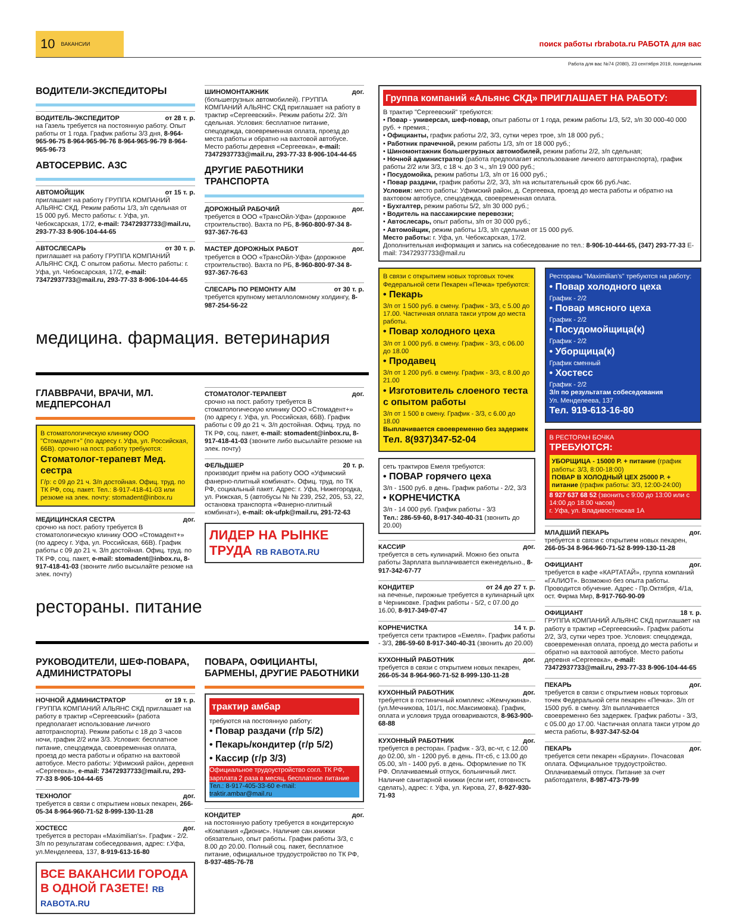10 ВАКАНСИИ
поиск работы rbrabota.ru РАБОТА для вас
Работа для вас №74 (2080), 23 сентября 2019, понедельник
ВОДИТЕЛИ-ЭКСПЕДИТОРЫ
ВОДИТЕЛЬ-ЭКСПЕДИТОР от 28 т. р.
на Газель требуется на постоянную работу. Опыт работы от 1 года. График работы 3/3 дня, 8-964-965-96-75 8-964-965-96-76 8-964-965-96-79 8-964-965-96-73
АВТОСЕРВИС. АЗС
АВТОМОЙЩИК от 15 т. р.
приглашает на работу ГРУППА КОМПАНИЙ АЛЬЯНС СКД. Режим работы 1/3, з/п сдельная от 15 000 руб. Место работы: г. Уфа, ул. Чебоксарская, 17/2, e-mail: 73472937733@mail.ru, 293-77-33 8-906-104-44-65
АВТОСЛЕСАРЬ от 30 т. р.
приглашает на работу ГРУППА КОМПАНИЙ АЛЬЯНС СКД. С опытом работы. Место работы: г. Уфа, ул. Чебоксарская, 17/2, e-mail: 73472937733@mail.ru, 293-77-33 8-906-104-44-65
ШИНОМОНТАЖНИК дог.
(большегрузных автомобилей). ГРУППА КОМПАНИЙ АЛЬЯНС СКД приглашает на работу в трактир «Сергеевский». Режим работы 2/2. З/п сдельная. Условия: бесплатное питание, спецодежда, своевременная оплата, проезд до места работы и обратно на вахтовой автобусе. Место работы деревня «Сергеевка», e-mail: 73472937733@mail.ru, 293-77-33 8-906-104-44-65
ДРУГИЕ РАБОТНИКИ ТРАНСПОРТА
ДОРОЖНЫЙ РАБОЧИЙ дог.
требуется в ООО «ТрансОйл-Уфа» (дорожное строительство). Вахта по РБ, 8-960-800-97-34 8-937-367-76-63
МАСТЕР ДОРОЖНЫХ РАБОТ дог.
требуется в ООО «ТрансОйл-Уфа» (дорожное строительство). Вахта по РБ, 8-960-800-97-34 8-937-367-76-63
СЛЕСАРЬ ПО РЕМОНТУ А/М от 30 т. р.
требуется крупному металлоломному холдингу, 8-987-254-56-22
медицина. фармация. ветеринария
ГЛАВВРАЧИ, ВРАЧИ, МЛ. МЕДПЕРСОНАЛ
В стоматологическую клинику ООО "Стомадент+" (по адресу г. Уфа, ул. Российская, 66В). срочно на пост. работу требуются:
Стоматолог-терапевт Мед. сестра
Г/р: с 09 до 21 ч. З/п достойная. Офиц. труд. по ТК РФ, соц. пакет. Тел.: 8-917-418-41-03 или резюме на элек. почту: stomadent@inbox.ru
МЕДИЦИНСКАЯ СЕСТРА дог.
срочно на пост. работу требуется В стоматологическую клинику ООО «Стомадент+» (по адресу г. Уфа, ул. Российская, 66В). График работы с 09 до 21 ч. З/п достойная. Офиц. труд. по ТК РФ, соц. пакет, e-mail: stomadent@inbox.ru, 8-917-418-41-03 (звоните либо высылайте резюме на элек. почту)
СТОМАТОЛОГ-ТЕРАПЕВТ дог.
срочно на пост. работу требуется В стоматологическую клинику ООО «Стомадент+» (по адресу г. Уфа, ул. Российская, 66В). График работы с 09 до 21 ч. З/п достойная. Офиц. труд. по ТК РФ, соц. пакет, e-mail: stomadent@inbox.ru, 8-917-418-41-03 (звоните либо высылайте резюме на элек. почту)
ФЕЛЬДШЕР 20 т. р.
производит приём на работу ООО «Уфимский фанерно-плитный комбинат». Офиц. труд. по ТК РФ, социальный пакет. Адрес: г. Уфа, Нижегородка, ул. Рижская, 5 (автобусы № № 239, 252, 205, 53, 22, остановка транспорта «Фанерно-плитный комбинат»), e-mail: ok-ufpk@mail.ru, 291-72-63
ЛИДЕР НА РЫНКЕ ТРУДА RB RABOTA.RU
рестораны. питание
РУКОВОДИТЕЛИ, ШЕФ-ПОВАРА, АДМИНИСТРАТОРЫ
НОЧНОЙ АДМИНИСТРАТОР от 19 т. р.
ГРУППА КОМПАНИЙ АЛЬЯНС СКД приглашает на работу в трактир «Сергеевский» (работа предполагает использование личного автотранспорта). Режим работы с 18 до 3 часов ночи, график 2/2 или 3/3. Условия: бесплатное питание, спецодежда, своевременная оплата, проезд до места работы и обратно на вахтовой автобусе. Место работы: Уфимский район, деревня «Сергеевка», e-mail: 73472937733@mail.ru, 293-77-33 8-906-104-44-65
ТЕХНОЛОГ дог.
требуется в связи с открытием новых пекарен, 266-05-34 8-964-960-71-52 8-999-130-11-28
ХОСТЕСС дог.
требуется в ресторан «Maximilian's». График - 2/2. З/п по результатам собеседования, адрес: г.Уфа, ул.Менделеева, 137, 8-919-613-16-80
ВСЕ ВАКАНСИИ ГОРОДА В ОДНОЙ ГАЗЕТЕ! RB RABOTA.RU
ПОВАРА, ОФИЦИАНТЫ, БАРМЕНЫ, ДРУГИЕ РАБОТНИКИ
трактир амбар
требуются на постоянную работу:
• Повар раздачи (г/р 5/2)
• Пекарь/кондитер (г/р 5/2)
• Кассир (г/р 3/3)
Официальное трудоустройство согл. ТК РФ, зарплата 2 раза в месяц, бесплатное питание
Тел.: 8-917-405-33-60 e-mail: traktir.ambar@mail.ru
КОНДИТЕР дог.
на постоянную работу требуется в кондитерскую «Компания «Дионис». Наличие сан.книжки обязательно, опыт работы. График работы 3/3, с 8.00 до 20.00. Полный соц. пакет, бесплатное питание, официальное трудоустройство по ТК РФ, 8-937-485-76-78
Группа компаний «Альянс СКД» ПРИГЛАШАЕТ НА РАБОТУ:
В трактир "Сергеевский" требуются:
• Повар - универсал, шеф-повар, опыт работы от 1 года, режим работы 1/3, 5/2, з/п 30 000-40 000 руб. + премия.;
• Официанты, график работы 2/2, 3/3, сутки через трое, з/п 18 000 руб.;
• Работник прачечной, режим работы 1/3, з/п от 18 000 руб.;
• Шиномонтажник большегрузных автомобилей, режим работы 2/2, з/п сдельная;
• Ночной администратор (работа предполагает использование личного автотранспорта), график работы 2/2 или 3/3, с 18 ч. до 3 ч., з/п 19 000 руб.;
• Посудомойка, режим работы 1/3, з/п от 16 000 руб.;
• Повар раздачи, график работы 2/2, 3/3, з/п на испытательный срок 66 руб./час.
Условия: место работы: Уфимский район, д. Сергеевка, проезд до места работы и обратно на вахтовом автобусе, спецодежда, своевременная оплата.
• Бухгалтер, режим работы 5/2, з/п 30 000 руб.;
• Водитель на пассажирские перевозки;
• Автослесарь, опыт работы, з/п от 30 000 руб.;
• Автомойщик, режим работы 1/3, з/п сдельная от 15 000 руб.
Место работы: г. Уфа, ул. Чебоксарская, 17/2.
Дополнительная информация и запись на собеседование по тел.: 8-906-10-444-65, (347) 293-77-33 E-mail: 73472937733@mail.ru
В связи с открытием новых торговых точек Федеральной сети Пекарен «Печка» требуются:
• Пекарь
З/п от 1 500 руб. в смену. График - 3/3, с 5.00 до 17.00. Частичная оплата такси утром до места работы.
• Повар холодного цеха
З/п от 1 000 руб. в смену. График - 3/3, с 06.00 до 18.00
• Продавец
З/п от 1 200 руб. в смену. График - 3/3, с 8.00 до 21.00
• Изготовитель слоеного теста с опытом работы
З/п от 1 500 в смену. График - 3/3, с 6.00 до 18.00
Выплачивается своевременно без задержек
Тел. 8(937)347-52-04
сеть трактиров Емеля требуются:
• ПОВАР горячего цеха
З/п - 1500 руб. в день. График работы - 2/2, 3/3
• КОРНЕЧИСТКА
З/п - 14 000 руб. График работы - 3/3
Тел.: 286-59-60, 8-917-340-40-31 (звонить до 20.00)
КАССИР дог.
требуется в сеть кулинарий. Можно без опыта работы Зарплата выплачивается еженедельно., 8-917-342-67-77
КОНДИТЕР от 24 до 27 т. р.
на печенье, пирожные требуется в кулинарный цех в Черниковке. График работы - 5/2, с 07.00 до 16.00, 8-917-349-07-47
КОРНЕЧИСТКА 14 т. р.
требуется сети трактиров «Емеля». График работы - 3/3, 286-59-60 8-917-340-40-31 (звонить до 20.00)
КУХОННЫЙ РАБОТНИК дог.
требуется в связи с открытием новых пекарен, 266-05-34 8-964-960-71-52 8-999-130-11-28
КУХОННЫЙ РАБОТНИК дог.
требуется в гостиничный комплекс «Жемчужина». (ул.Мечникова, 101/1, пос.Максимовка). График, оплата и условия труда оговариваются, 8-963-900-68-88
КУХОННЫЙ РАБОТНИК дог.
требуется в ресторан. График - 3/3, вс-чт, с 12.00 до 02.00, з/п - 1200 руб. в день. Пт-сб, с 13.00 до 05.00, з/п - 1400 руб. в день. Оформление по ТК РФ. Оплачиваемый отпуск, больничный лист. Наличие санитарной книжки (если нет, готовность сделать), адрес: г. Уфа, ул. Кирова, 27, 8-927-930-71-93
Рестораны "Maximilian's" требуются на работу:
• Повар холодного цеха
График - 2/2
• Повар мясного цеха
График - 2/2
• Посудомойщица(к)
График - 2/2
• Уборщица(к)
График сменный
• Хостесс
График - 2/2
З/п по результатам собеседования
Ул. Менделеева, 137
Тел. 919-613-16-80
В РЕСТОРАН БОЧКА
ТРЕБУЮТСЯ:
УБОРЩИЦА - 15000 Р. + питание (график работы: 3/3, 8:00-18:00)
ПОВАР В ХОЛОДНЫЙ ЦЕХ 25000 Р. + питание (график работы: 3/3, 12:00-24:00)
8 927 637 68 52 (звонить с 9:00 до 13:00 или с 14:00 до 18:00 часов)
г. Уфа, ул. Владивостокская 1А
МЛАДШИЙ ПЕКАРЬ дог.
требуется в связи с открытием новых пекарен, 266-05-34 8-964-960-71-52 8-999-130-11-28
ОФИЦИАНТ дог.
требуется в кафе «КАРТАТАЙ», группа компаний «ГАЛИОТ». Возможно без опыта работы. Проводится обучение. Адрес - Пр.Октября, 4/1а, ост. Фирма Мир, 8-917-760-90-09
ОФИЦИАНТ 18 т. р.
ГРУППА КОМПАНИЙ АЛЬЯНС СКД приглашает на работу в трактир «Сергеевский». График работы 2/2, 3/3, сутки через трое. Условия: спецодежда, своевременная оплата, проезд до места работы и обратно на вахтовой автобусе. Место работы деревня «Сергеевка», e-mail: 73472937733@mail.ru, 293-77-33 8-906-104-44-65
ПЕКАРЬ дог.
требуется в связи с открытием новых торговых точек Федеральной сети пекарен «Печка». З/п от 1500 руб. в смену. З/п выплачивается своевременно без задержек. График работы - 3/3, с 05.00 до 17.00. Частичная оплата такси утром до места работы, 8-937-347-52-04
ПЕКАРЬ дог.
требуется сети пекарен «Брауни». Почасовая оплата. Официальное трудоустройство. Оплачиваемый отпуск. Питание за счет работодателя, 8-987-473-79-99